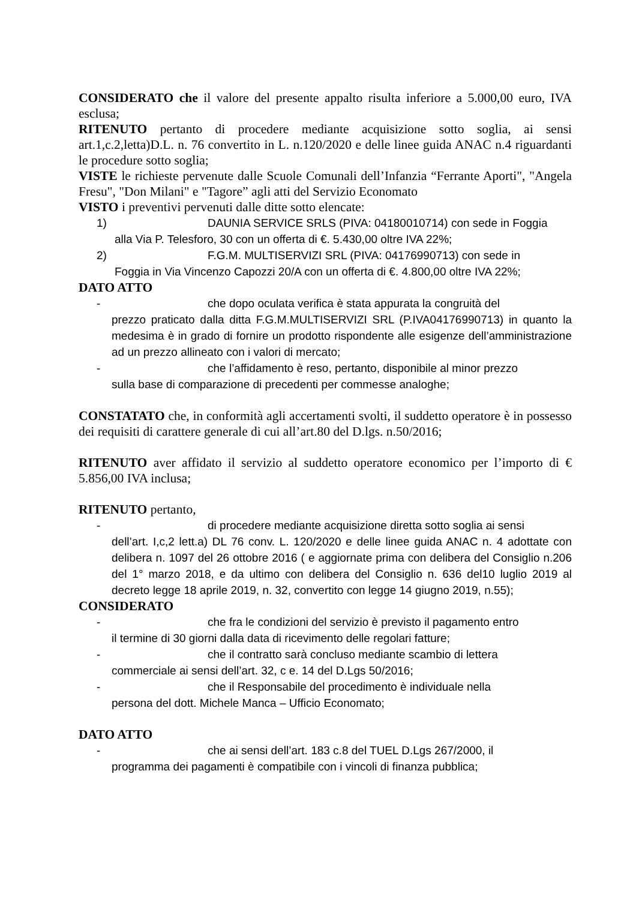CONSIDERATO che il valore del presente appalto risulta inferiore a 5.000,00 euro, IVA esclusa;
RITENUTO pertanto di procedere mediante acquisizione sotto soglia, ai sensi art.1,c.2,letta)D.L. n. 76 convertito in L. n.120/2020 e delle linee guida ANAC n.4 riguardanti le procedure sotto soglia;
VISTE le richieste pervenute dalle Scuole Comunali dell’Infanzia “Ferrante Aporti", "Angela Fresu", "Don Milani" e "Tagore” agli atti del Servizio Economato
VISTO i preventivi pervenuti dalle ditte sotto elencate:
1) DAUNIA SERVICE SRLS (PIVA: 04180010714) con sede in Foggia
alla Via P. Telesforo, 30 con un offerta di €. 5.430,00 oltre IVA 22%;
2) F.G.M. MULTISERVIZI SRL (PIVA: 04176990713) con sede in
Foggia in Via Vincenzo Capozzi 20/A con un offerta di €. 4.800,00 oltre IVA 22%;
DATO ATTO
- che dopo oculata verifica è stata appurata la congruità del
prezzo praticato dalla ditta F.G.M.MULTISERVIZI SRL (P.IVA04176990713) in quanto la medesima è in grado di fornire un prodotto rispondente alle esigenze dell’amministrazione ad un prezzo allineato con i valori di mercato;
- che l’affidamento è reso, pertanto, disponibile al minor prezzo
sulla base di comparazione di precedenti per commesse analoghe;
CONSTATATO che, in conformità agli accertamenti svolti, il suddetto operatore è in possesso dei requisiti di carattere generale di cui all’art.80 del D.lgs. n.50/2016;
RITENUTO aver affidato il servizio al suddetto operatore economico per l’importo di € 5.856,00 IVA inclusa;
RITENUTO pertanto,
- di procedere mediante acquisizione diretta sotto soglia ai sensi
dell’art. I,c,2 lett.a) DL 76 conv. L. 120/2020 e delle linee guida ANAC n. 4 adottate con delibera n. 1097 del 26 ottobre 2016 ( e aggiornate prima con delibera del Consiglio n.206 del 1° marzo 2018, e da ultimo con delibera del Consiglio n. 636 del10 luglio 2019 al decreto legge 18 aprile 2019, n. 32, convertito con legge 14 giugno 2019, n.55);
CONSIDERATO
- che fra le condizioni del servizio è previsto il pagamento entro
il termine di 30 giorni dalla data di ricevimento delle regolari fatture;
- che il contratto sarà concluso mediante scambio di lettera
commerciale ai sensi dell’art. 32, c e. 14 del D.Lgs 50/2016;
- che il Responsabile del procedimento è individuale nella
persona del dott. Michele Manca – Ufficio Economato;
DATO ATTO
- che ai sensi dell’art. 183 c.8 del TUEL D.Lgs 267/2000, il
programma dei pagamenti è compatibile con i vincoli di finanza pubblica;